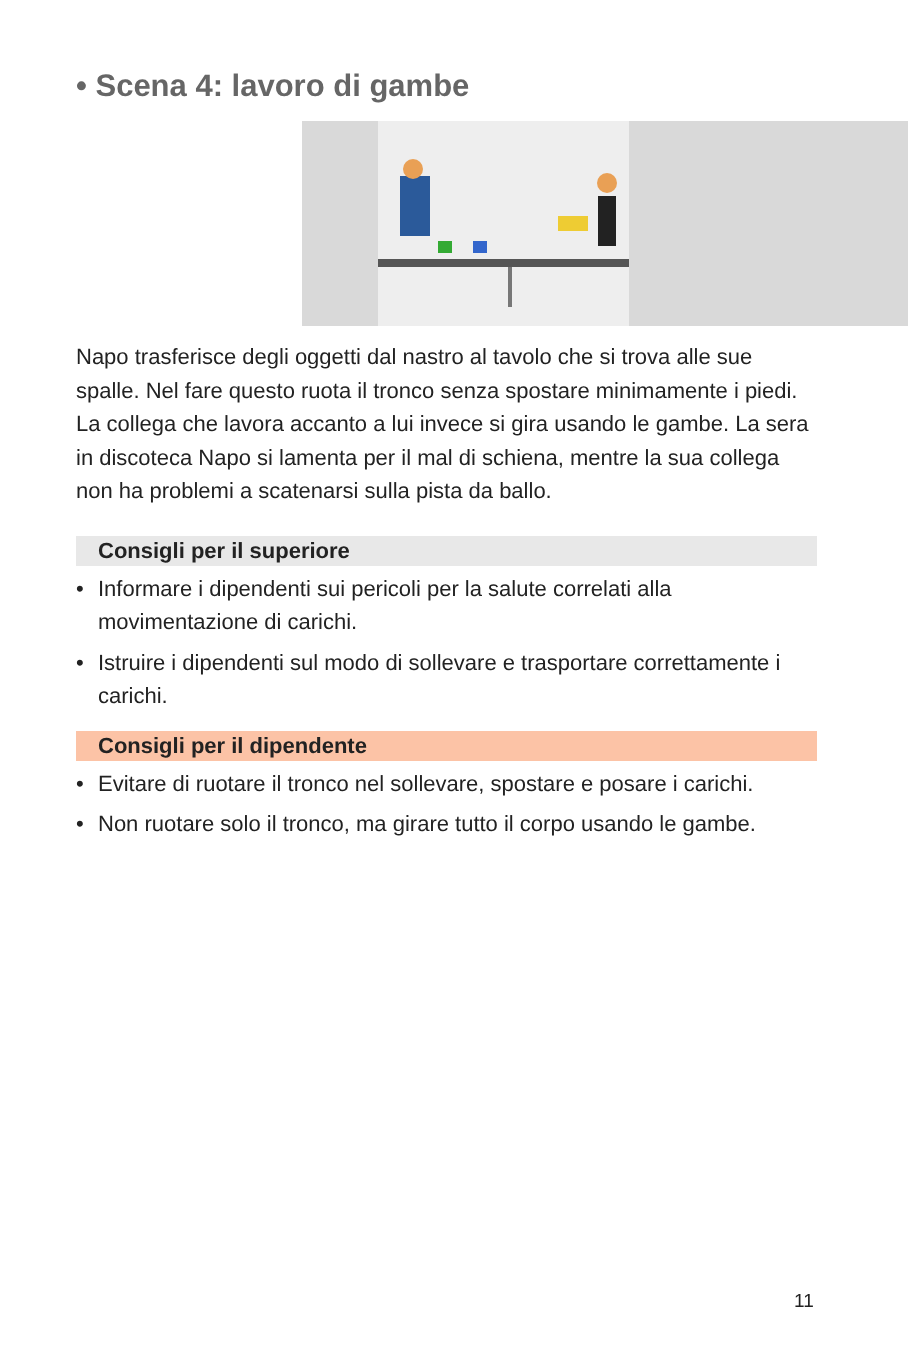• Scena 4: lavoro di gambe
Napo trasferisce degli oggetti dal nastro al tavolo che si trova alle sue spalle. Nel fare questo ruota il tronco senza spostare minimamente i piedi. La collega che lavora accanto a lui invece si gira usando le gambe. La sera in discoteca Napo si lamenta per il mal di schiena, mentre la sua collega non ha problemi a scatenarsi sulla pista da ballo.
Consigli per il superiore
• Informare i dipendenti sui pericoli per la salute correlati alla movimentazione di carichi.
• Istruire i dipendenti sul modo di sollevare e trasportare correttamente i carichi.
Consigli per il dipendente
• Evitare di ruotare il tronco nel sollevare, spostare e posare i carichi.
• Non ruotare solo il tronco, ma girare tutto il corpo usando le gambe.
11